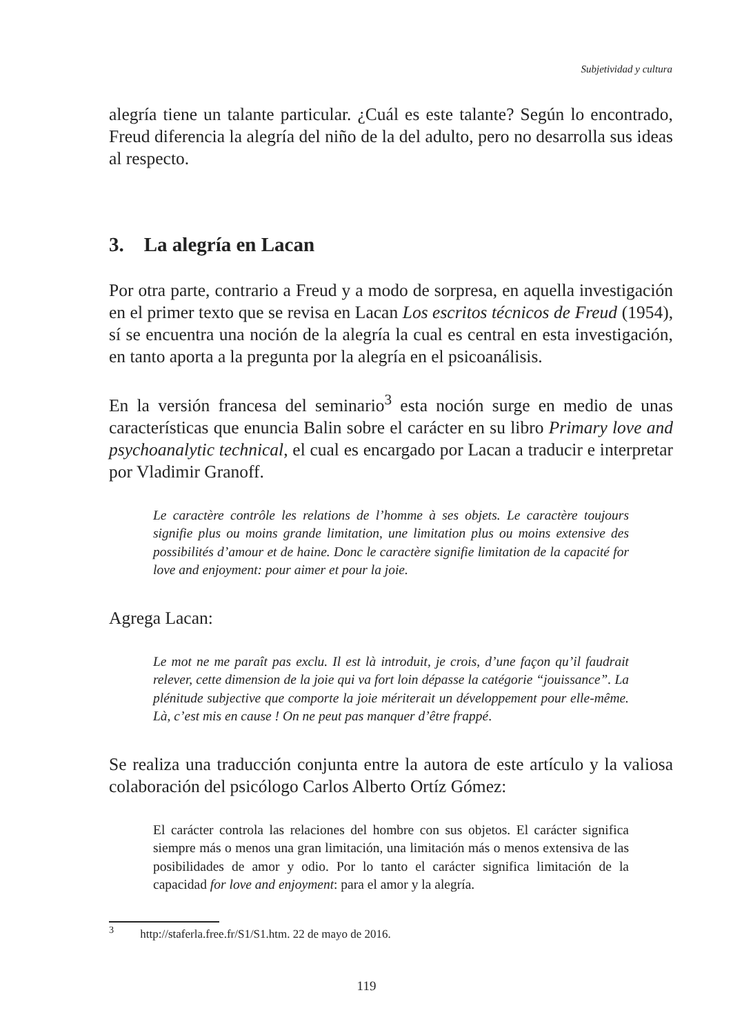Subjetividad y cultura
alegría tiene un talante particular. ¿Cuál es este talante? Según lo encontrado, Freud diferencia la alegría del niño de la del adulto, pero no desarrolla sus ideas al respecto.
3. La alegría en Lacan
Por otra parte, contrario a Freud y a modo de sorpresa, en aquella investigación en el primer texto que se revisa en Lacan Los escritos técnicos de Freud (1954), sí se encuentra una noción de la alegría la cual es central en esta investigación, en tanto aporta a la pregunta por la alegría en el psicoanálisis.
En la versión francesa del seminario<sup>3</sup> esta noción surge en medio de unas características que enuncia Balin sobre el carácter en su libro Primary love and psychoanalytic technical, el cual es encargado por Lacan a traducir e interpretar por Vladimir Granoff.
Le caractère contrôle les relations de l’homme à ses objets. Le caractère toujours signifie plus ou moins grande limitation, une limitation plus ou moins extensive des possibilités d’amour et de haine. Donc le caractère signifie limitation de la capacité for love and enjoyment: pour aimer et pour la joie.
Agrega Lacan:
Le mot ne me paraît pas exclu. Il est là introduit, je crois, d’une façon qu’il faudrait relever, cette dimension de la joie qui va fort loin dépasse la catégorie “jouissance”. La plénitude subjective que comporte la joie mériterait un développement pour elle-même. Là, c’est mis en cause ! On ne peut pas manquer d’être frappé.
Se realiza una traducción conjunta entre la autora de este artículo y la valiosa colaboración del psicólogo Carlos Alberto Ortíz Gómez:
El carácter controla las relaciones del hombre con sus objetos. El carácter significa siempre más o menos una gran limitación, una limitación más o menos extensiva de las posibilidades de amor y odio. Por lo tanto el carácter significa limitación de la capacidad for love and enjoyment: para el amor y la alegría.
<sup>3</sup> http://staferla.free.fr/S1/S1.htm. 22 de mayo de 2016.
119